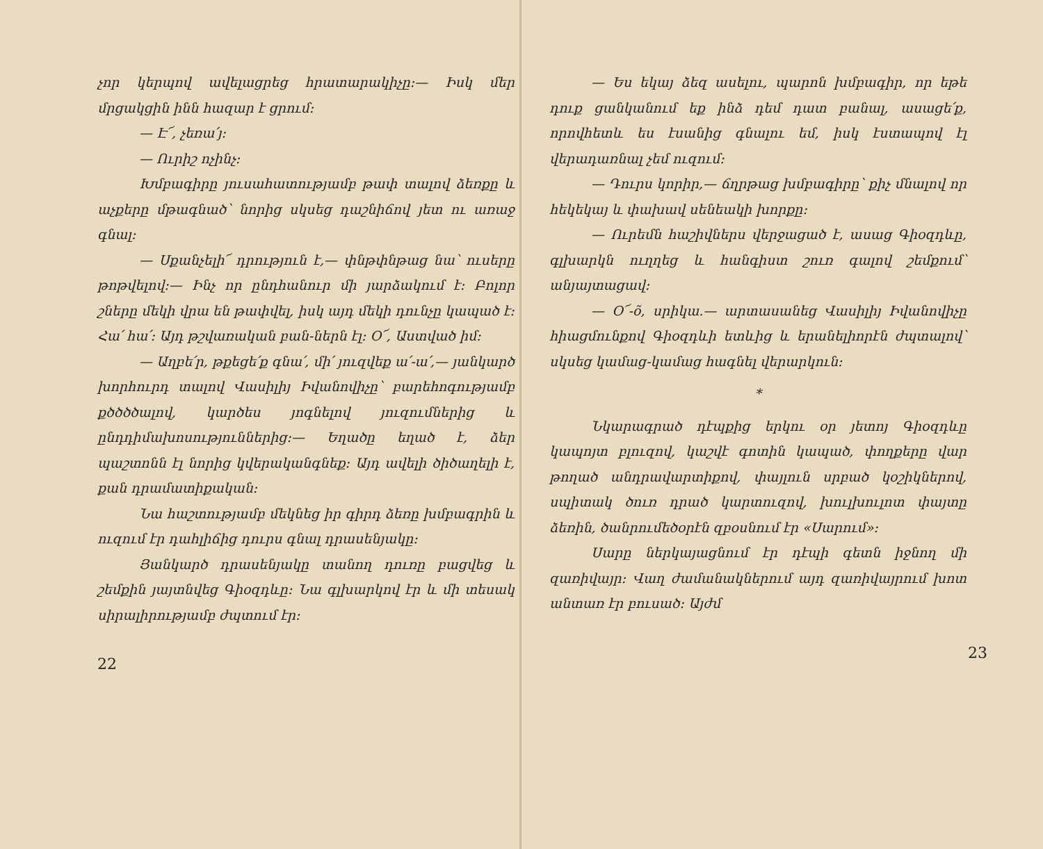չոր կերպով ավելացրեց հրատարակիչը։— Իսկ մեր մրցակցին ինն հազար է ցրում։
— Է՜, չեռա՛յ։
— Ուրիշ ոչինչ։
Խմբագիրը յուսահատությամբ թափ տալով ձեռքը և աչքերը մթագնած՝ նորից սկսեց դաշնիճով յետ ու առաջ գնալ։
— Սքանչելի՜ դրություն է,— փնթփնթաց նա՝ ուսերը թոթվելով։— Ինչ որ ընդհանուր մի յարձակում է։ Բոլոր շները մեկի վրա են թափվել, իսկ այդ մեկի դունչը կապած է։ Հա՛ հա՛։ Այդ թշվառական բան-ներն էլ։ Օ՜, Աստված իմ։
— Աղբե՛ր, թքեցե՛ք գնա՛, մի՛ յուզվեք ա՛-ա՛,— յանկարծ խորհուրդ տալով Վասիլիյ Իվանովիչը՝ բարեհոգությամբ քծծծծալով, կարծես յոգնելով յուզումներից և ընդդիմախոսություններից։— Եղածը եղած է, ձեր պաշտոնն էլ նորից կվերականգնեք։ Այդ ավելի ծիծաղելի է, քան դրամատիքական։
Նա հաշտությամբ մեկնեց իր գիրդ ձեռը խմբագրին և ուզում էր դահլիճից դուրս գնալ դրասենյակը։
Յանկարծ դրասենյակը տանող դուռը բացվեց և շեմքին յայտնվեց Գիօզդևը։ Նա գլխարկով էր և մի տեսակ սիրալիրությամբ ժպտում էր։
22
— Ես եկայ ձեզ ասելու, պարոն խմբագիր, որ եթե դուք ցանկանում եք ինձ դեմ դատ բանալ, ասացե՛ք, որովհետև ես էսանից գնալու եմ, իսկ էստապով էլ վերադառնալ չեմ ուզում։
— Դուրս կորիր,— ճղրթաց խմբագիրը՝ քիչ մնալով որ հեկեկայ և փախավ սենեակի խորքը։
— Ուրեմն հաշիվներս վերջացած է, ասաց Գիօզդևը, գլխարկն ուղղեց և հանգիստ շուռ գալով շեմքում՝ անյայտացավ։
— Օ՜-õ, սրիկա.— արտասանեց Վասիլիյ Իվանովիչը հիացմունքով Գիօզդևի ետևից և երանելիորէն ժպտալով՝ սկսեց կամաց-կամաց հագնել վերարկուն։
*
Նկարագրած դէպքից երկու օր յետոյ Գիօզդևը կապոյտ բլուզով, կաշվէ գոտին կապած, փողքերը վար թողած անդրավարտիքով, փայլուն սրբած կօշիկներով, սպիտակ ծուռ դրած կարտուզով, խուլխուլոտ փայտը ձեռին, ծանրումեծօրէն զբօսնում էր «Սարում»։
Սարը ներկայացնում էր դէպի գետն իջնող մի զառիվայր։ Վաղ ժամանակներում այդ զառիվայրում խոտ անտառ էր բուսած։ Այժմ
23